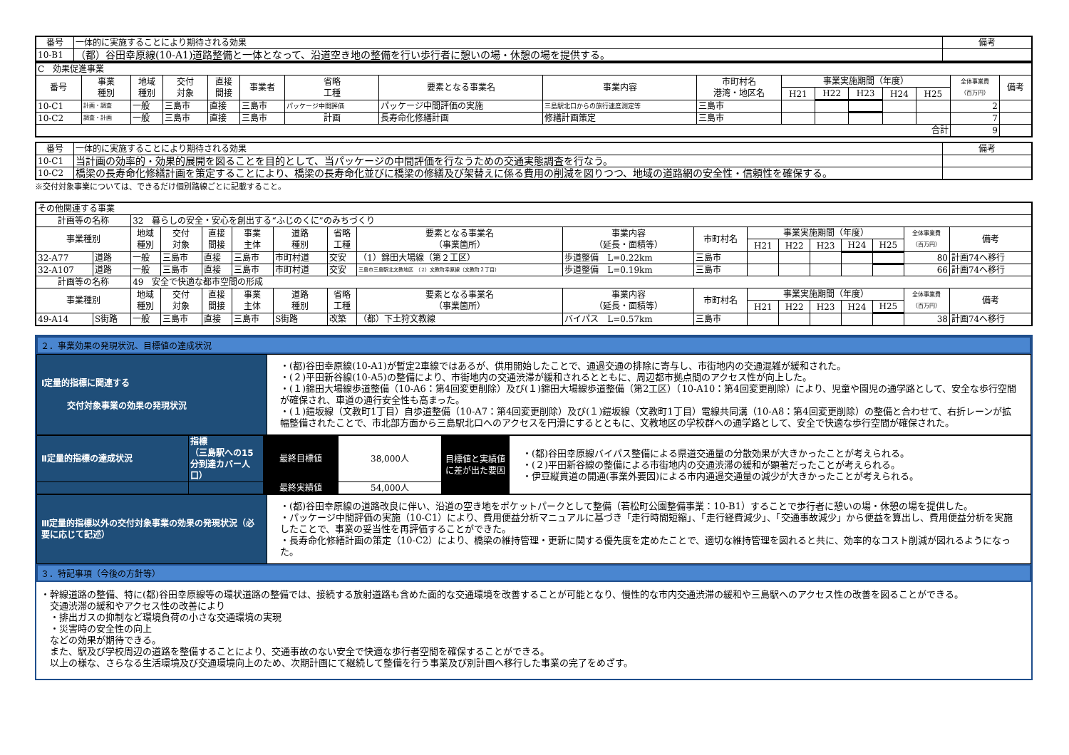| 番号 | 一体的に実施することにより期待される効果 | 備考 |
| 10-B1 | （都）谷田幸原線(10-A1)道路整備と一体となって、沿道空き地の整備を行い歩行者に憩いの場・休憩の場を提供する。 | |
| C 効果促進事業 | | | | | | | | | | | | | | | | |
| 番号 | 事業 種別 | 地域 種別 | 交付 対象 | 直接 間接 | 事業者 | 省略 工種 | 要素となる事業名 | 事業内容 | 市町村名 港湾・地区名 | 事業実施期間（年度） | | | | | 全体事業費 （百万円） | 備考 |
| | | | | | | | | | | H21 | H22 | H23 | H24 | H25 | | |
| 10-C1 | 計画・調査 | 一般 | 三島市 | 直接 | 三島市 | パッケージ中間評価 | パッケージ中間評価の実施 | 三島駅北口からの旅行速度測定等 | 三島市 | | | | | | 2 | |
| 10-C2 | 調査・計画 | 一般 | 三島市 | 直接 | 三島市 | 計画 | 長寿命化修繕計画 | 修繕計画策定 | 三島市 | | | | | | 7 | |
| 合計 | | | | | | | | | | | | | | | 9 | |
| 番号 | 一体的に実施することにより期待される効果 | 備考 |
| 10-C1 | 当計画の効率的・効果的展開を図ることを目的として、当パッケージの中間評価を行なうための交通実態調査を行なう。 | |
| 10-C2 | 橋梁の長寿命化修繕計画を策定することにより、橋梁の長寿命化並びに橋梁の修繕及び架替えに係る費用の削減を図りつつ、地域の道路網の安全性・信頼性を確保する。 | |
※交付対象事業については、できるだけ個別路線ごとに記載すること。
| その他関連する事業 | | | | | | | | | | | | | | | | | |
| 計画等の名称 | | 32 暮らしの安全・安心を創出する“ふじのくに”のみちづくり | | | | | | | | | | | | | | | |
| 事業種別 | | 地域 種別 | 交付 対象 | 直接 間接 | 事業 主体 | 道路 種別 | 省略 工種 | 要素となる事業名 （事業箇所） | 事業内容 （延長・面積等） | 市町村名 | 事業実施期間（年度） | | | | | 全体事業費 （百万円） | 備考 |
| | | | | | | | | | | | H21 | H22 | H23 | H24 | H25 | | |
| 32-A77 | 道路 | 一般 | 三島市 | 直接 | 三島市 | 市町村道 | 交安 | （1）錦田大場線（第２工区） | 歩道整備 L=0.22km | 三島市 | | | | | | 80 | 計画74へ移行 |
| 32-A107 | 道路 | 一般 | 三島市 | 直接 | 三島市 | 市町村道 | 交安 | 三島市三島駅北文教地区 （2）文教町幸原線（文教町２丁目） | 歩道整備 L=0.19km | 三島市 | | | | | | 66 | 計画74へ移行 |
| 計画等の名称 | | 49 安全で快適な都市空間の形成 | | | | | | | | | | | | | | | |
| 事業種別 | | 地域 種別 | 交付 対象 | 直接 間接 | 事業 主体 | 道路 種別 | 省略 工種 | 要素となる事業名 （事業箇所） | 事業内容 （延長・面積等） | 市町村名 | 事業実施期間（年度） | | | | | 全体事業費 （百万円） | 備考 |
| | | | | | | | | | | | H21 | H22 | H23 | H24 | H25 | | |
| 49-A14 | S街路 | 一般 | 三島市 | 直接 | 三島市 | S街路 | 改築 | （都）下土狩文教線 | バイパス L=0.57km | 三島市 | | | | | | 38 | 計画74へ移行 |
２．事業効果の発現状況、目標値の達成状況
| Ⅰ定量的指標に関連する 交付対象事業の効果の発現状況 | ・(都)谷田幸原線(10-A1)が暫定2車線ではあるが、供用開始したことで、通過交通の排除に寄与し、市街地内の交通混雑が緩和された。 ・(２)平田新谷線(10-A5)の整備により、市街地内の交通渋滞が緩和されるとともに、周辺都市拠点間のアクセス性が向上した。 ・(１)錦田大場線歩道整備（10-A6：第4回変更削除）及び(１)錦田大場線歩道整備（第2工区）（10-A10：第4回変更削除）により、児童や園児の通学路として、安全な歩行空間が確保され、車道の通行安全性も高まった。 ・(１)鎧坂線（文教町1丁目）自歩道整備（10-A7：第4回変更削除）及び(１)鎧坂線（文教町1丁目）電線共同溝（10-A8：第4回変更削除）の整備と合わせて、右折レーンが拡幅整備されたことで、市北部方面から三島駅北口へのアクセスを円滑にするとともに、文教地区の学校群への通学路として、安全で快適な歩行空間が確保された。 |
| Ⅱ定量的指標の達成状況 | 指標 （三島駅への15分到達カバー人口） | 最終目標値 | 38,000人 | 目標値と実績値に差が出た要因 | ・(都)谷田幸原線バイパス整備による県道交通量の分散効果が大きかったことが考えられる。 ・(２)平田新谷線の整備による市街地内の交通渋滞の緩和が顕著だったことが考えられる。 ・伊豆縦貫道の開通(事業外要因)による市内通過交通量の減少が大きかったことが考えられる。 |
| | | 最終実績値 | 54,000人 | | |
| Ⅲ定量的指標以外の交付対象事業の効果の発現状況（必要に応じて記述） | ・(都)谷田幸原線の道路改良に伴い、沿道の空き地をポケットパークとして整備（若松町公園整備事業：10-B1）することで歩行者に憩いの場・休憩の場を提供した。 ・パッケージ中間評価の実施（10-C1）により、費用便益分析マニュアルに基づき「走行時間短縮」、「走行経費減少」、「交通事故減少」から便益を算出し、費用便益分析を実施したことで、事業の妥当性を再評価することができた。 ・長寿命化修繕計画の策定（10-C2）により、橋梁の維持管理・更新に関する優先度を定めたことで、適切な維持管理を図れると共に、効率的なコスト削減が図れるようになった。 |
３．特記事項（今後の方針等）
・幹線道路の整備、特に(都)谷田幸原線等の環状道路の整備では、接続する放射道路も含めた面的な交通環境を改善することが可能となり、慢性的な市内交通渋滞の緩和や三島駅へのアクセス性の改善を図ることができる。
　交通渋滞の緩和やアクセス性の改善により
　・排出ガスの抑制など環境負荷の小さな交通環境の実現
　・災害時の安全性の向上
　などの効果が期待できる。
　また、駅及び学校周辺の道路を整備することにより、交通事故のない安全で快適な歩行者空間を確保することができる。
　以上の様な、さらなる生活環境及び交通環境向上のため、次期計画にて継続して整備を行う事業及び別計画へ移行した事業の完了をめざす。